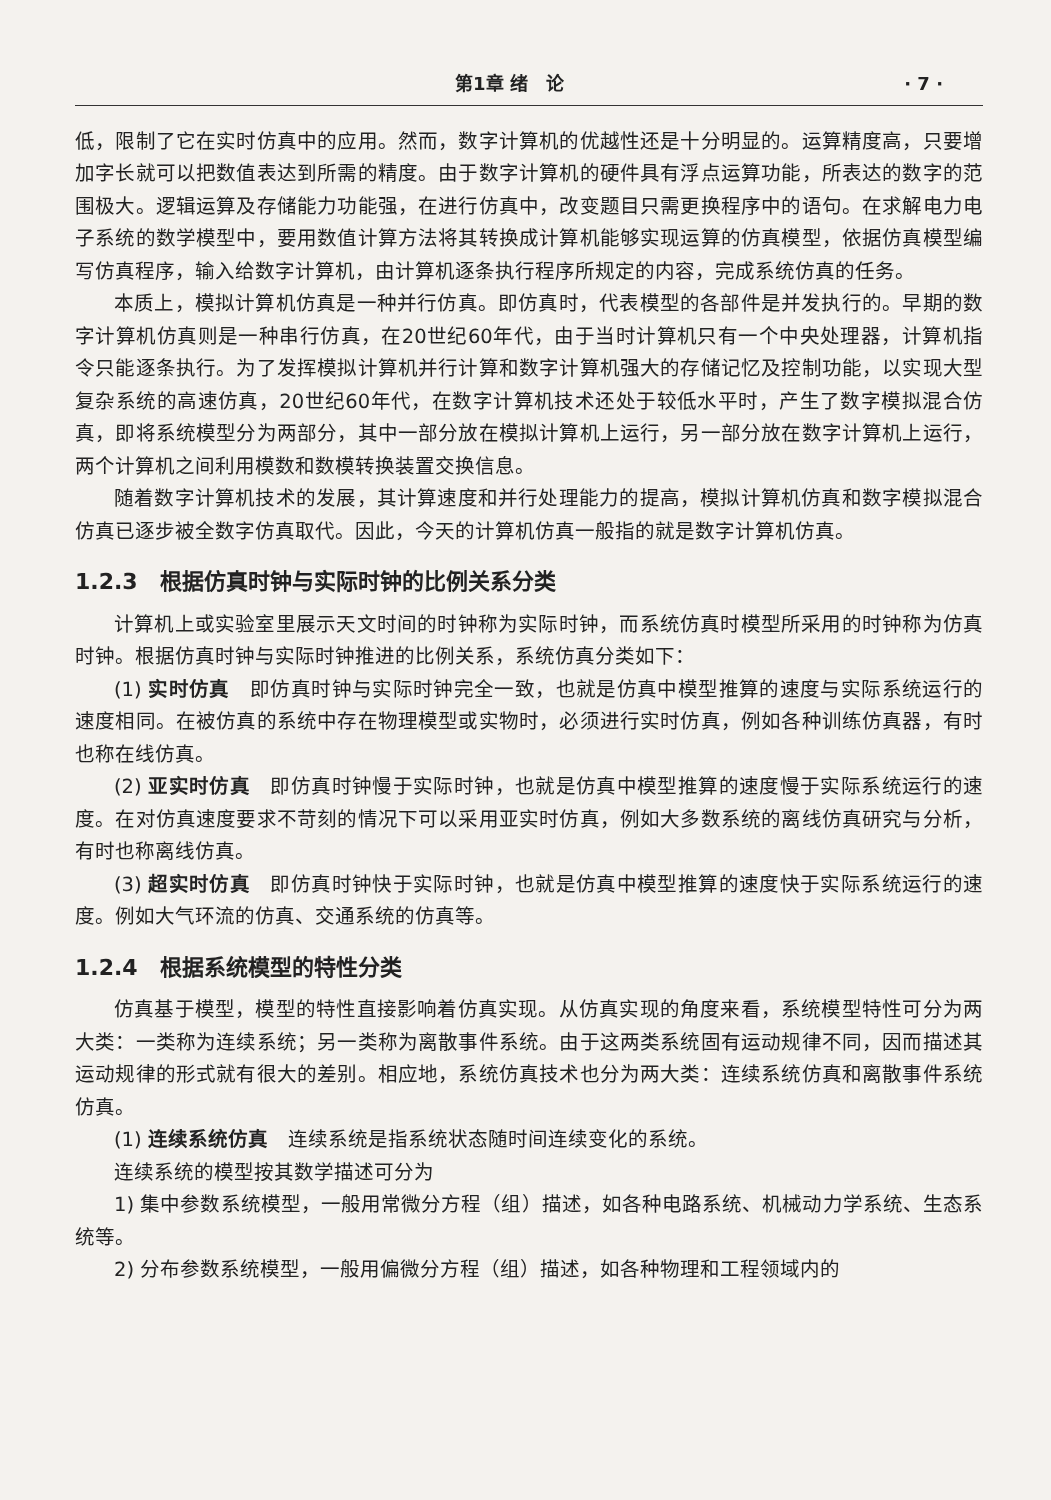第1章 绪　论 · 7 ·
低，限制了它在实时仿真中的应用。然而，数字计算机的优越性还是十分明显的。运算精度高，只要增加字长就可以把数值表达到所需的精度。由于数字计算机的硬件具有浮点运算功能，所表达的数字的范围极大。逻辑运算及存储能力功能强，在进行仿真中，改变题目只需更换程序中的语句。在求解电力电子系统的数学模型中，要用数值计算方法将其转换成计算机能够实现运算的仿真模型，依据仿真模型编写仿真程序，输入给数字计算机，由计算机逐条执行程序所规定的内容，完成系统仿真的任务。
本质上，模拟计算机仿真是一种并行仿真。即仿真时，代表模型的各部件是并发执行的。早期的数字计算机仿真则是一种串行仿真，在20世纪60年代，由于当时计算机只有一个中央处理器，计算机指令只能逐条执行。为了发挥模拟计算机并行计算和数字计算机强大的存储记忆及控制功能，以实现大型复杂系统的高速仿真，20世纪60年代，在数字计算机技术还处于较低水平时，产生了数字模拟混合仿真，即将系统模型分为两部分，其中一部分放在模拟计算机上运行，另一部分放在数字计算机上运行，两个计算机之间利用模数和数模转换装置交换信息。
随着数字计算机技术的发展，其计算速度和并行处理能力的提高，模拟计算机仿真和数字模拟混合仿真已逐步被全数字仿真取代。因此，今天的计算机仿真一般指的就是数字计算机仿真。
1.2.3　根据仿真时钟与实际时钟的比例关系分类
计算机上或实验室里展示天文时间的时钟称为实际时钟，而系统仿真时模型所采用的时钟称为仿真时钟。根据仿真时钟与实际时钟推进的比例关系，系统仿真分类如下：
(1) 实时仿真　即仿真时钟与实际时钟完全一致，也就是仿真中模型推算的速度与实际系统运行的速度相同。在被仿真的系统中存在物理模型或实物时，必须进行实时仿真，例如各种训练仿真器，有时也称在线仿真。
(2) 亚实时仿真　即仿真时钟慢于实际时钟，也就是仿真中模型推算的速度慢于实际系统运行的速度。在对仿真速度要求不苛刻的情况下可以采用亚实时仿真，例如大多数系统的离线仿真研究与分析，有时也称离线仿真。
(3) 超实时仿真　即仿真时钟快于实际时钟，也就是仿真中模型推算的速度快于实际系统运行的速度。例如大气环流的仿真、交通系统的仿真等。
1.2.4　根据系统模型的特性分类
仿真基于模型，模型的特性直接影响着仿真实现。从仿真实现的角度来看，系统模型特性可分为两大类：一类称为连续系统；另一类称为离散事件系统。由于这两类系统固有运动规律不同，因而描述其运动规律的形式就有很大的差别。相应地，系统仿真技术也分为两大类：连续系统仿真和离散事件系统仿真。
(1) 连续系统仿真　连续系统是指系统状态随时间连续变化的系统。
连续系统的模型按其数学描述可分为
1) 集中参数系统模型，一般用常微分方程（组）描述，如各种电路系统、机械动力学系统、生态系统等。
2) 分布参数系统模型，一般用偏微分方程（组）描述，如各种物理和工程领域内的